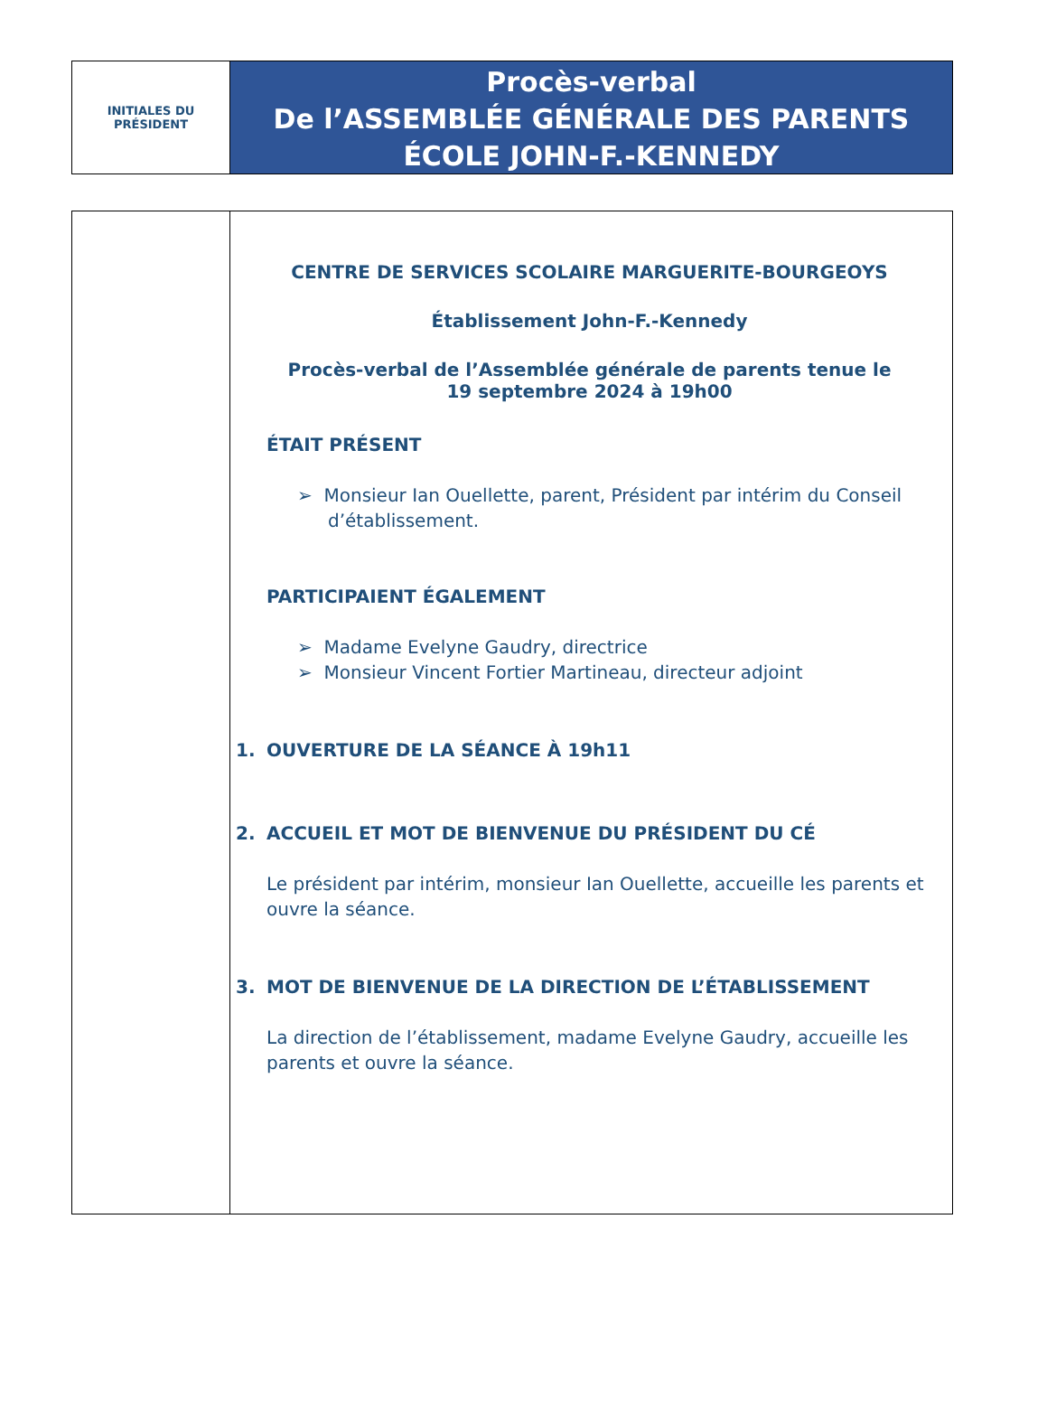INITIALES DU
PRÉSIDENT
Procès-verbal
De l’ASSEMBLÉE GÉNÉRALE DES PARENTS
ÉCOLE JOHN-F.-KENNEDY
CENTRE DE SERVICES SCOLAIRE MARGUERITE-BOURGEOYS
Établissement John-F.-Kennedy
Procès-verbal de l’Assemblée générale de parents tenue le
19 septembre 2024 à 19h00
ÉTAIT PRÉSENT
➢ Monsieur Ian Ouellette, parent, Président par intérim du Conseil d’établissement.
PARTICIPAIENT ÉGALEMENT
➢ Madame Evelyne Gaudry, directrice
➢ Monsieur Vincent Fortier Martineau, directeur adjoint
1. OUVERTURE DE LA SÉANCE À 19h11
2. ACCUEIL ET MOT DE BIENVENUE DU PRÉSIDENT DU CÉ
Le président par intérim, monsieur Ian Ouellette, accueille les parents et ouvre la séance.
3. MOT DE BIENVENUE DE LA DIRECTION DE L’ÉTABLISSEMENT
La direction de l’établissement, madame Evelyne Gaudry, accueille les parents et ouvre la séance.